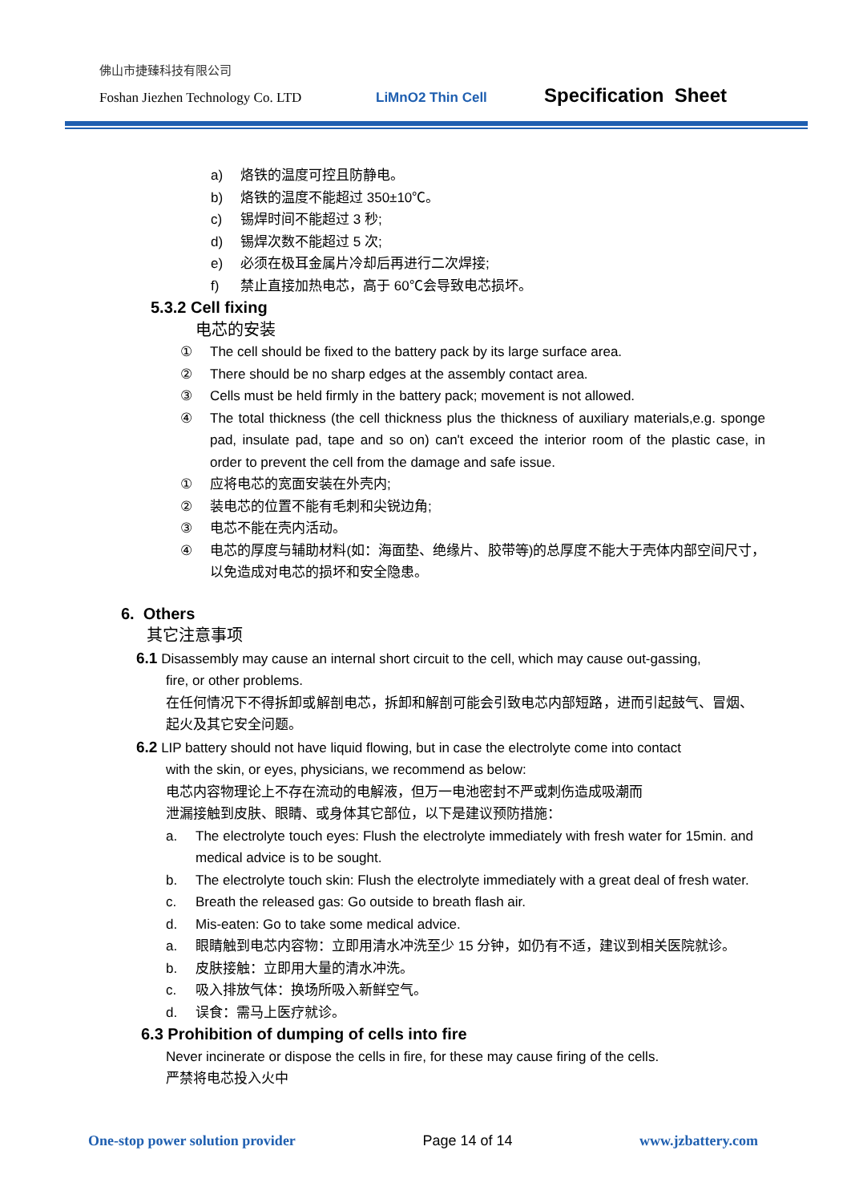佛山市捷臻科技有限公司
Foshan Jiezhen Technology Co. LTD LiMnO2 Thin Cell Specification Sheet
a) 烙铁的温度可控且防静电。
b) 烙铁的温度不能超过 350±10℃。
c) 锡焊时间不能超过 3 秒;
d) 锡焊次数不能超过 5 次;
e) 必须在极耳金属片冷却后再进行二次焊接;
f) 禁止直接加热电芯，高于 60℃会导致电芯损坏。
5.3.2 Cell fixing
电芯的安装
① The cell should be fixed to the battery pack by its large surface area.
② There should be no sharp edges at the assembly contact area.
③ Cells must be held firmly in the battery pack; movement is not allowed.
④ The total thickness (the cell thickness plus the thickness of auxiliary materials,e.g. sponge pad, insulate pad, tape and so on) can't exceed the interior room of the plastic case, in order to prevent the cell from the damage and safe issue.
① 应将电芯的宽面安装在外壳内;
② 装电芯的位置不能有毛刺和尖锐边角;
③ 电芯不能在壳内活动。
④ 电芯的厚度与辅助材料(如：海面垫、绝缘片、胶带等)的总厚度不能大于壳体内部空间尺寸，以免造成对电芯的损坏和安全隐患。
6. Others
其它注意事项
6.1 Disassembly may cause an internal short circuit to the cell, which may cause out-gassing,
fire, or other problems.
在任何情况下不得拆卸或解剖电芯，拆卸和解剖可能会引致电芯内部短路，进而引起鼓气、冒烟、起火及其它安全问题。
6.2 LIP battery should not have liquid flowing, but in case the electrolyte come into contact
with the skin, or eyes, physicians, we recommend as below:
电芯内容物理论上不存在流动的电解液，但万一电池密封不严或刺伤造成吸潮而
泄漏接触到皮肤、眼睛、或身体其它部位，以下是建议预防措施：
a. The electrolyte touch eyes: Flush the electrolyte immediately with fresh water for 15min. and medical advice is to be sought.
b. The electrolyte touch skin: Flush the electrolyte immediately with a great deal of fresh water.
c. Breath the released gas: Go outside to breath flash air.
d. Mis-eaten: Go to take some medical advice.
a. 眼睛触到电芯内容物：立即用清水冲洗至少 15 分钟，如仍有不适，建议到相关医院就诊。
b. 皮肤接触：立即用大量的清水冲洗。
c. 吸入排放气体：换场所吸入新鲜空气。
d. 误食：需马上医疗就诊。
6.3 Prohibition of dumping of cells into fire
Never incinerate or dispose the cells in fire, for these may cause firing of the cells.
严禁将电芯投入火中
One-stop power solution provider Page 14 of 14 www.jzbattery.com